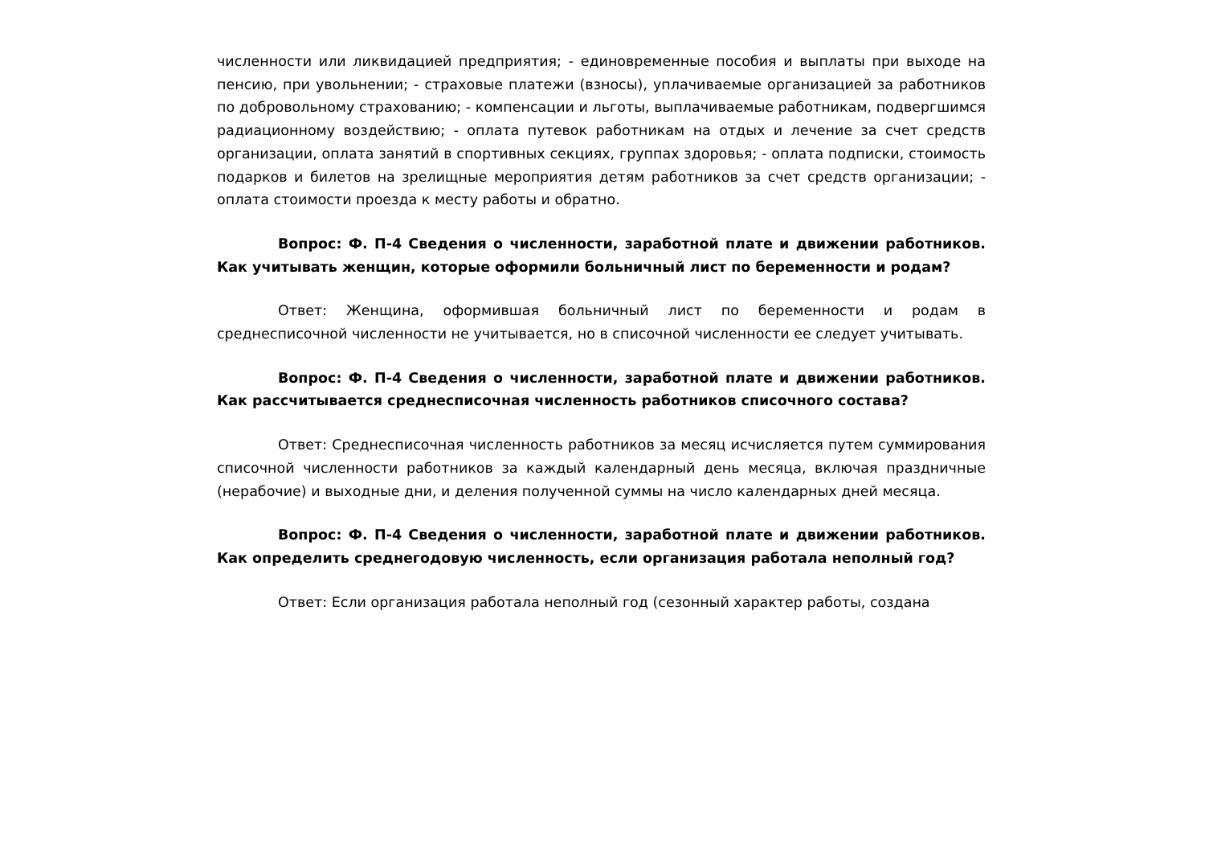численности или ликвидацией предприятия; - единовременные пособия и выплаты при выходе на пенсию, при увольнении; - страховые платежи (взносы), уплачиваемые организацией за работников по добровольному страхованию; - компенсации и льготы, выплачиваемые работникам, подвергшимся радиационному воздействию; - оплата путевок работникам на отдых и лечение за счет средств организации, оплата занятий в спортивных секциях, группах здоровья; - оплата подписки, стоимость подарков и билетов на зрелищные мероприятия детям работников за счет средств организации; - оплата стоимости проезда к месту работы и обратно.
Вопрос: Ф. П-4 Сведения о численности, заработной плате и движении работников. Как учитывать женщин, которые оформили больничный лист по беременности и родам?
Ответ: Женщина, оформившая больничный лист по беременности и родам в среднесписочной численности не учитывается, но в списочной численности ее следует учитывать.
Вопрос: Ф. П-4 Сведения о численности, заработной плате и движении работников. Как рассчитывается среднесписочная численность работников списочного состава?
Ответ: Среднесписочная численность работников за месяц исчисляется путем суммирования списочной численности работников за каждый календарный день месяца, включая праздничные (нерабочие) и выходные дни, и деления полученной суммы на число календарных дней месяца.
Вопрос: Ф. П-4 Сведения о численности, заработной плате и движении работников. Как определить среднегодовую численность, если организация работала неполный год?
Ответ: Если организация работала неполный год (сезонный характер работы, создана